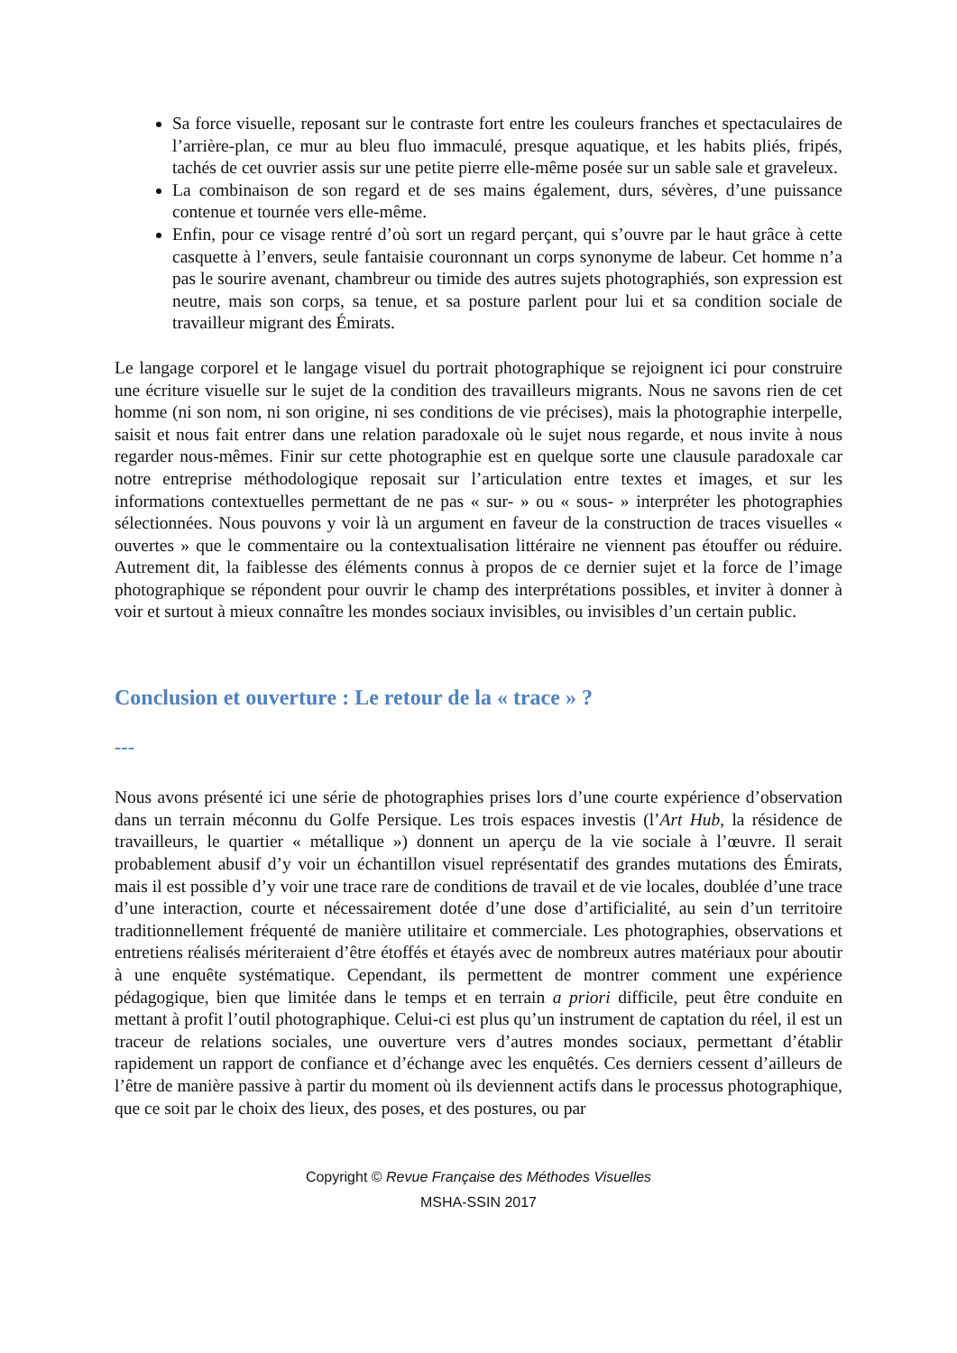Sa force visuelle, reposant sur le contraste fort entre les couleurs franches et spectaculaires de l’arrière-plan, ce mur au bleu fluo immaculé, presque aquatique, et les habits pliés, fripés, tachés de cet ouvrier assis sur une petite pierre elle-même posée sur un sable sale et graveleux.
La combinaison de son regard et de ses mains également, durs, sévères, d’une puissance contenue et tournée vers elle-même.
Enfin, pour ce visage rentré d’où sort un regard perçant, qui s’ouvre par le haut grâce à cette casquette à l’envers, seule fantaisie couronnant un corps synonyme de labeur. Cet homme n’a pas le sourire avenant, chambreur ou timide des autres sujets photographiés, son expression est neutre, mais son corps, sa tenue, et sa posture parlent pour lui et sa condition sociale de travailleur migrant des Émirats.
Le langage corporel et le langage visuel du portrait photographique se rejoignent ici pour construire une écriture visuelle sur le sujet de la condition des travailleurs migrants. Nous ne savons rien de cet homme (ni son nom, ni son origine, ni ses conditions de vie précises), mais la photographie interpelle, saisit et nous fait entrer dans une relation paradoxale où le sujet nous regarde, et nous invite à nous regarder nous-mêmes. Finir sur cette photographie est en quelque sorte une clausule paradoxale car notre entreprise méthodologique reposait sur l’articulation entre textes et images, et sur les informations contextuelles permettant de ne pas « sur- » ou « sous- » interpréter les photographies sélectionnées. Nous pouvons y voir là un argument en faveur de la construction de traces visuelles « ouvertes » que le commentaire ou la contextualisation littéraire ne viennent pas étouffer ou réduire. Autrement dit, la faiblesse des éléments connus à propos de ce dernier sujet et la force de l’image photographique se répondent pour ouvrir le champ des interprétations possibles, et inviter à donner à voir et surtout à mieux connaître les mondes sociaux invisibles, ou invisibles d’un certain public.
Conclusion et ouverture : Le retour de la « trace » ?
---
Nous avons présenté ici une série de photographies prises lors d’une courte expérience d’observation dans un terrain méconnu du Golfe Persique. Les trois espaces investis (l’Art Hub, la résidence de travailleurs, le quartier « métallique ») donnent un aperçu de la vie sociale à l’œuvre. Il serait probablement abusif d’y voir un échantillon visuel représentatif des grandes mutations des Émirats, mais il est possible d’y voir une trace rare de conditions de travail et de vie locales, doublée d’une trace d’une interaction, courte et nécessairement dotée d’une dose d’artificialité, au sein d’un territoire traditionnellement fréquenté de manière utilitaire et commerciale. Les photographies, observations et entretiens réalisés mériteraient d’être étoffés et étayés avec de nombreux autres matériaux pour aboutir à une enquête systématique. Cependant, ils permettent de montrer comment une expérience pédagogique, bien que limitée dans le temps et en terrain a priori difficile, peut être conduite en mettant à profit l’outil photographique. Celui-ci est plus qu’un instrument de captation du réel, il est un traceur de relations sociales, une ouverture vers d’autres mondes sociaux, permettant d’établir rapidement un rapport de confiance et d’échange avec les enquêtés. Ces derniers cessent d’ailleurs de l’être de manière passive à partir du moment où ils deviennent actifs dans le processus photographique, que ce soit par le choix des lieux, des poses, et des postures, ou par
Copyright © Revue Française des Méthodes Visuelles
MSHA-SSIN 2017